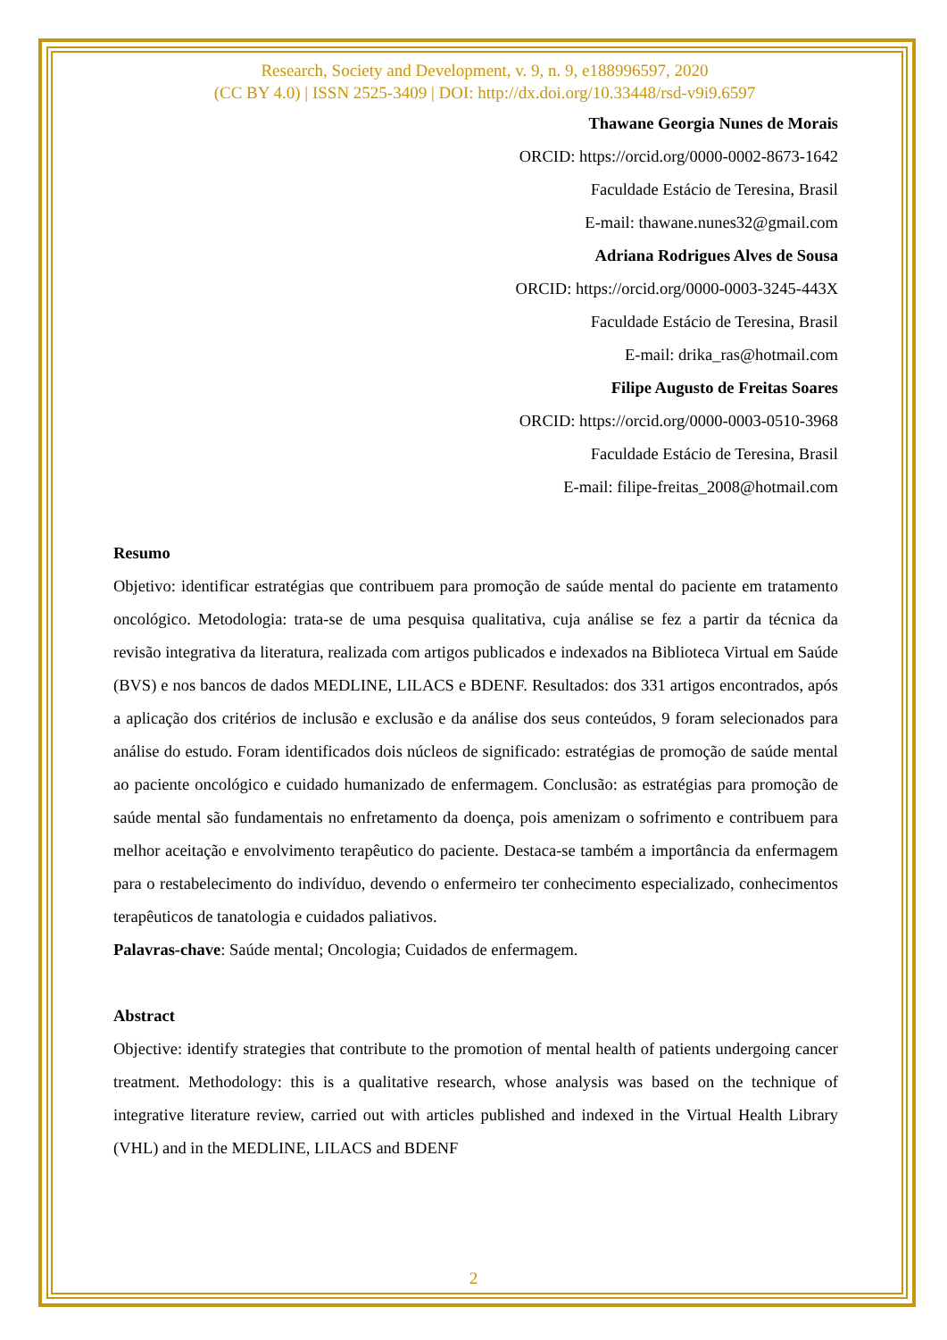Research, Society and Development, v. 9, n. 9, e188996597, 2020
(CC BY 4.0) | ISSN 2525-3409 | DOI: http://dx.doi.org/10.33448/rsd-v9i9.6597
Thawane Georgia Nunes de Morais
ORCID: https://orcid.org/0000-0002-8673-1642
Faculdade Estácio de Teresina, Brasil
E-mail: thawane.nunes32@gmail.com
Adriana Rodrigues Alves de Sousa
ORCID: https://orcid.org/0000-0003-3245-443X
Faculdade Estácio de Teresina, Brasil
E-mail: drika_ras@hotmail.com
Filipe Augusto de Freitas Soares
ORCID: https://orcid.org/0000-0003-0510-3968
Faculdade Estácio de Teresina, Brasil
E-mail: filipe-freitas_2008@hotmail.com
Resumo
Objetivo: identificar estratégias que contribuem para promoção de saúde mental do paciente em tratamento oncológico. Metodologia: trata-se de uma pesquisa qualitativa, cuja análise se fez a partir da técnica da revisão integrativa da literatura, realizada com artigos publicados e indexados na Biblioteca Virtual em Saúde (BVS) e nos bancos de dados MEDLINE, LILACS e BDENF. Resultados: dos 331 artigos encontrados, após a aplicação dos critérios de inclusão e exclusão e da análise dos seus conteúdos, 9 foram selecionados para análise do estudo. Foram identificados dois núcleos de significado: estratégias de promoção de saúde mental ao paciente oncológico e cuidado humanizado de enfermagem. Conclusão: as estratégias para promoção de saúde mental são fundamentais no enfretamento da doença, pois amenizam o sofrimento e contribuem para melhor aceitação e envolvimento terapêutico do paciente. Destaca-se também a importância da enfermagem para o restabelecimento do indivíduo, devendo o enfermeiro ter conhecimento especializado, conhecimentos terapêuticos de tanatologia e cuidados paliativos.
Palavras-chave: Saúde mental; Oncologia; Cuidados de enfermagem.
Abstract
Objective: identify strategies that contribute to the promotion of mental health of patients undergoing cancer treatment. Methodology: this is a qualitative research, whose analysis was based on the technique of integrative literature review, carried out with articles published and indexed in the Virtual Health Library (VHL) and in the MEDLINE, LILACS and BDENF
2